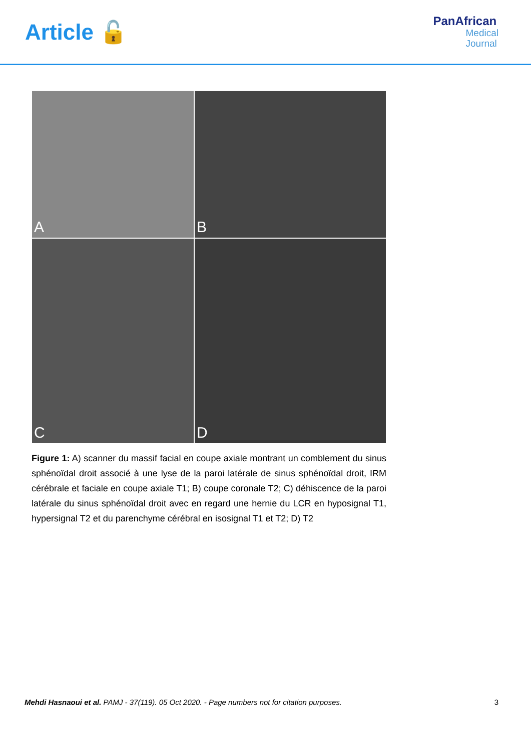Article 🔓
PanAfrican
Medical
Journal
A
B
C
D
Figure 1: A) scanner du massif facial en coupe axiale montrant un comblement du sinus sphénoïdal droit associé à une lyse de la paroi latérale de sinus sphénoïdal droit, IRM cérébrale et faciale en coupe axiale T1; B) coupe coronale T2; C) déhiscence de la paroi latérale du sinus sphénoïdal droit avec en regard une hernie du LCR en hyposignal T1, hypersignal T2 et du parenchyme cérébral en isosignal T1 et T2; D) T2
Mehdi Hasnaoui et al. PAMJ - 37(119). 05 Oct 2020. - Page numbers not for citation purposes.
3